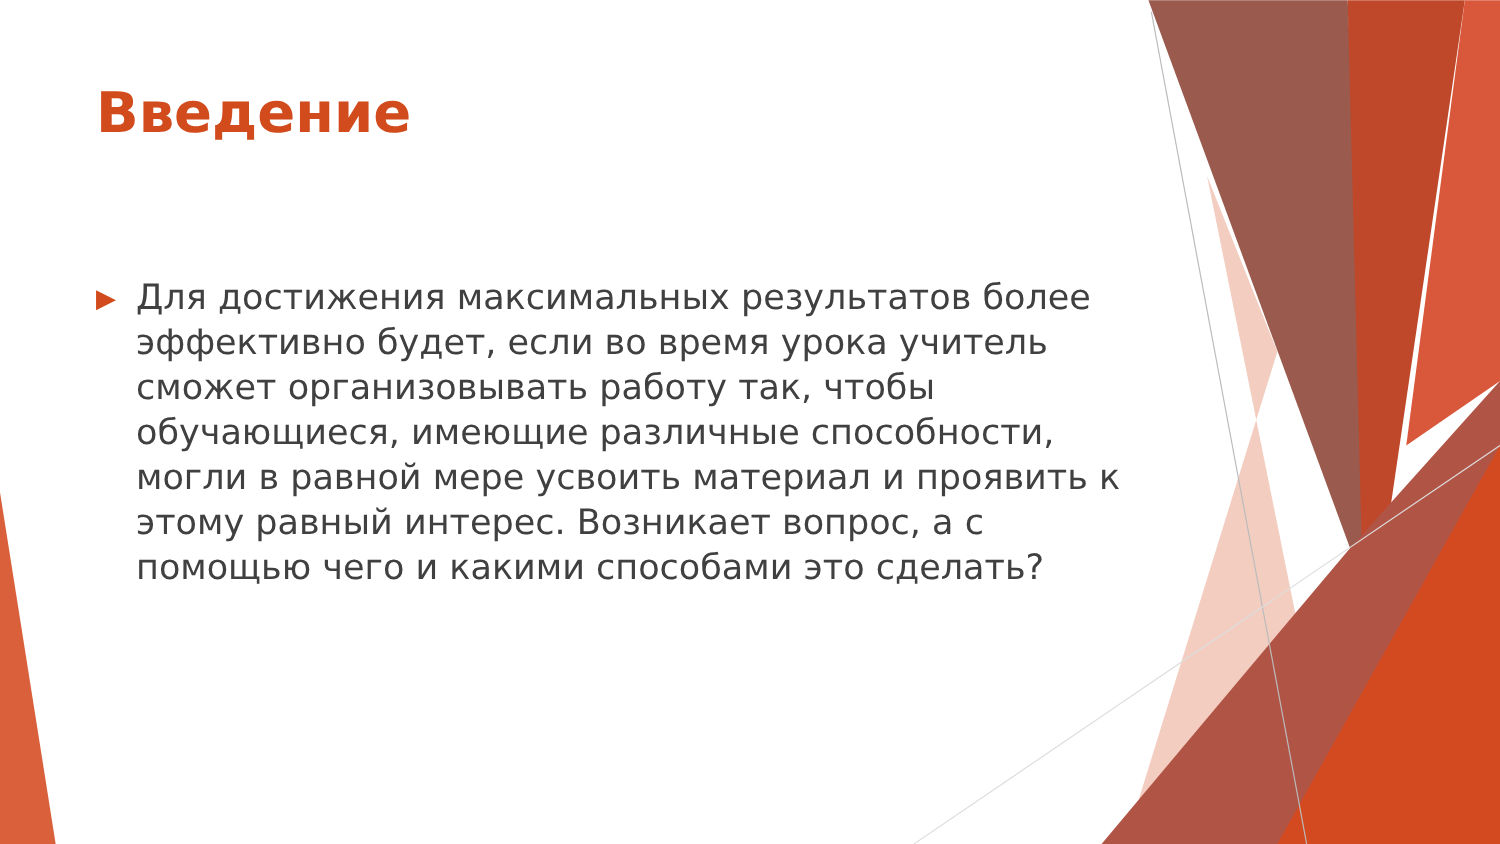Введение
▶
Для достижения максимальных результатов более эффективно будет, если во время урока учитель сможет организовывать работу так, чтобы обучающиеся, имеющие различные способности, могли в равной мере усвоить материал и проявить к этому равный интерес. Возникает вопрос, а с помощью чего и какими способами это сделать?